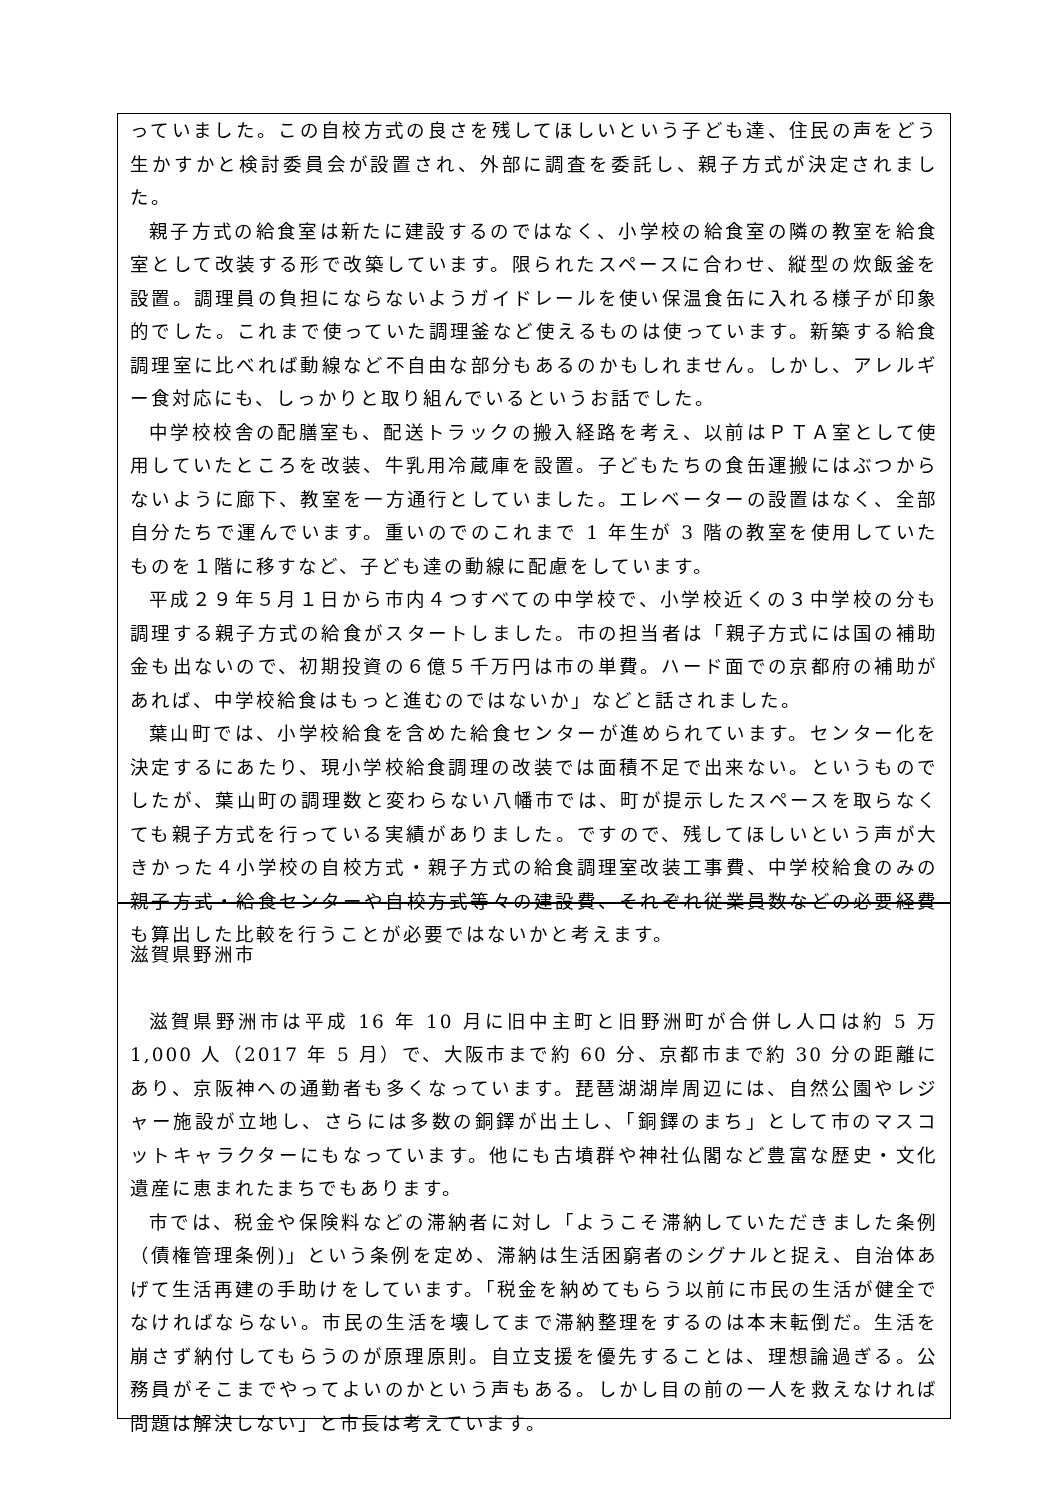っていました。この自校方式の良さを残してほしいという子ども達、住民の声をどう生かすかと検討委員会が設置され、外部に調査を委託し、親子方式が決定されました。
親子方式の給食室は新たに建設するのではなく、小学校の給食室の隣の教室を給食室として改装する形で改築しています。限られたスペースに合わせ、縦型の炊飯釜を設置。調理員の負担にならないようガイドレールを使い保温食缶に入れる様子が印象的でした。これまで使っていた調理釜など使えるものは使っています。新築する給食調理室に比べれば動線など不自由な部分もあるのかもしれません。しかし、アレルギー食対応にも、しっかりと取り組んでいるというお話でした。
中学校校舎の配膳室も、配送トラックの搬入経路を考え、以前はＰＴＡ室として使用していたところを改装、牛乳用冷蔵庫を設置。子どもたちの食缶運搬にはぶつからないように廊下、教室を一方通行としていました。エレベーターの設置はなく、全部自分たちで運んでいます。重いのでのこれまで 1 年生が 3 階の教室を使用していたものを１階に移すなど、子ども達の動線に配慮をしています。
平成２９年５月１日から市内４つすべての中学校で、小学校近くの３中学校の分も調理する親子方式の給食がスタートしました。市の担当者は「親子方式には国の補助金も出ないので、初期投資の６億５千万円は市の単費。ハード面での京都府の補助があれば、中学校給食はもっと進むのではないか」などと話されました。
葉山町では、小学校給食を含めた給食センターが進められています。センター化を決定するにあたり、現小学校給食調理の改装では面積不足で出来ない。というものでしたが、葉山町の調理数と変わらない八幡市では、町が提示したスペースを取らなくても親子方式を行っている実績がありました。ですので、残してほしいという声が大きかった４小学校の自校方式・親子方式の給食調理室改装工事費、中学校給食のみの親子方式・給食センターや自校方式等々の建設費、それぞれ従業員数などの必要経費も算出した比較を行うことが必要ではないかと考えます。
滋賀県野洲市
滋賀県野洲市は平成 16 年 10 月に旧中主町と旧野洲町が合併し人口は約 5 万 1,000 人（2017 年 5 月）で、大阪市まで約 60 分、京都市まで約 30 分の距離にあり、京阪神への通勤者も多くなっています。琵琶湖湖岸周辺には、自然公園やレジャー施設が立地し、さらには多数の銅鐸が出土し、「銅鐸のまち」として市のマスコットキャラクターにもなっています。他にも古墳群や神社仏閣など豊富な歴史・文化遺産に恵まれたまちでもあります。
市では、税金や保険料などの滞納者に対し「ようこそ滞納していただきました条例（債権管理条例)」という条例を定め、滞納は生活困窮者のシグナルと捉え、自治体あげて生活再建の手助けをしています。「税金を納めてもらう以前に市民の生活が健全でなければならない。市民の生活を壊してまで滞納整理をするのは本末転倒だ。生活を崩さず納付してもらうのが原理原則。自立支援を優先することは、理想論過ぎる。公務員がそこまでやってよいのかという声もある。しかし目の前の一人を救えなければ問題は解決しない」と市長は考えています。